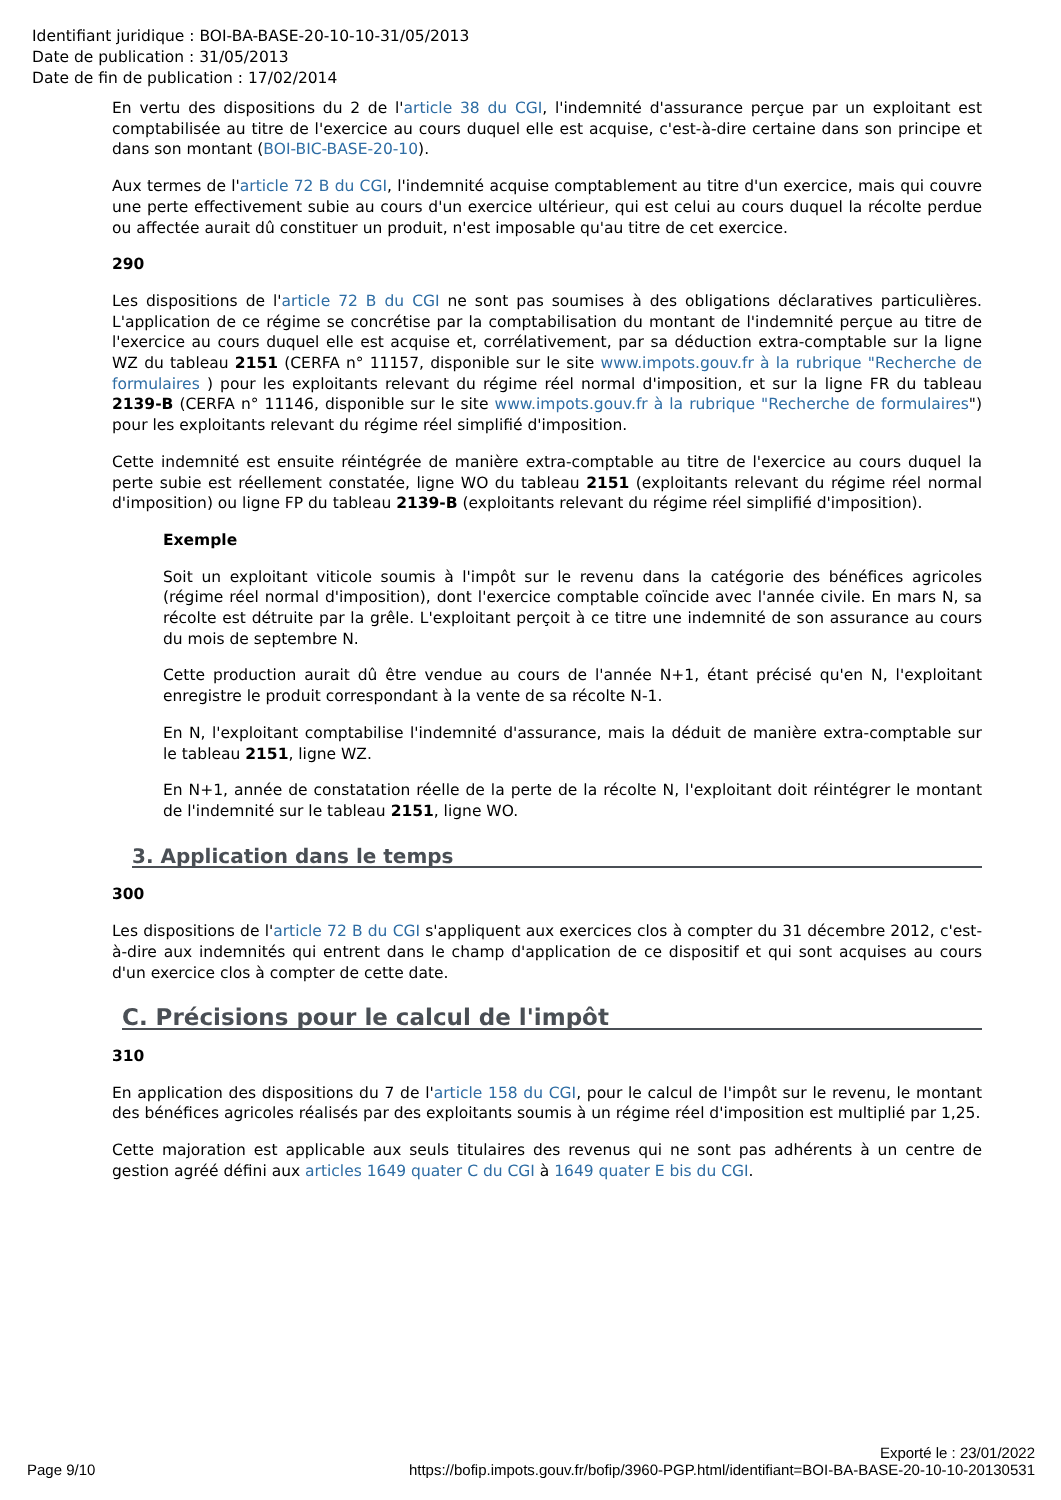Identifiant juridique : BOI-BA-BASE-20-10-10-31/05/2013
Date de publication : 31/05/2013
Date de fin de publication : 17/02/2014
En vertu des dispositions du 2 de l'article 38 du CGI, l'indemnité d'assurance perçue par un exploitant est comptabilisée au titre de l'exercice au cours duquel elle est acquise, c'est-à-dire certaine dans son principe et dans son montant (BOI-BIC-BASE-20-10).
Aux termes de l'article 72 B du CGI, l'indemnité acquise comptablement au titre d'un exercice, mais qui couvre une perte effectivement subie au cours d'un exercice ultérieur, qui est celui au cours duquel la récolte perdue ou affectée aurait dû constituer un produit, n'est imposable qu'au titre de cet exercice.
290
Les dispositions de l'article 72 B du CGI ne sont pas soumises à des obligations déclaratives particulières. L'application de ce régime se concrétise par la comptabilisation du montant de l'indemnité perçue au titre de l'exercice au cours duquel elle est acquise et, corrélativement, par sa déduction extra-comptable sur la ligne WZ du tableau 2151 (CERFA n° 11157, disponible sur le site www.impots.gouv.fr à la rubrique "Recherche de formulaires ) pour les exploitants relevant du régime réel normal d'imposition, et sur la ligne FR du tableau 2139-B (CERFA n° 11146, disponible sur le site www.impots.gouv.fr à la rubrique "Recherche de formulaires") pour les exploitants relevant du régime réel simplifié d'imposition.
Cette indemnité est ensuite réintégrée de manière extra-comptable au titre de l'exercice au cours duquel la perte subie est réellement constatée, ligne WO du tableau 2151 (exploitants relevant du régime réel normal d'imposition) ou ligne FP du tableau 2139-B (exploitants relevant du régime réel simplifié d'imposition).
Exemple
Soit un exploitant viticole soumis à l'impôt sur le revenu dans la catégorie des bénéfices agricoles (régime réel normal d'imposition), dont l'exercice comptable coïncide avec l'année civile. En mars N, sa récolte est détruite par la grêle. L'exploitant perçoit à ce titre une indemnité de son assurance au cours du mois de septembre N.
Cette production aurait dû être vendue au cours de l'année N+1, étant précisé qu'en N, l'exploitant enregistre le produit correspondant à la vente de sa récolte N-1.
En N, l'exploitant comptabilise l'indemnité d'assurance, mais la déduit de manière extra-comptable sur le tableau 2151, ligne WZ.
En N+1, année de constatation réelle de la perte de la récolte N, l'exploitant doit réintégrer le montant de l'indemnité sur le tableau 2151, ligne WO.
3. Application dans le temps
300
Les dispositions de l'article 72 B du CGI s'appliquent aux exercices clos à compter du 31 décembre 2012, c'est-à-dire aux indemnités qui entrent dans le champ d'application de ce dispositif et qui sont acquises au cours d'un exercice clos à compter de cette date.
C. Précisions pour le calcul de l'impôt
310
En application des dispositions du 7 de l'article 158 du CGI, pour le calcul de l'impôt sur le revenu, le montant des bénéfices agricoles réalisés par des exploitants soumis à un régime réel d'imposition est multiplié par 1,25.
Cette majoration est applicable aux seuls titulaires des revenus qui ne sont pas adhérents à un centre de gestion agréé défini aux articles 1649 quater C du CGI à 1649 quater E bis du CGI.
Exporté le : 23/01/2022
Page 9/10 https://bofip.impots.gouv.fr/bofip/3960-PGP.html/identifiant=BOI-BA-BASE-20-10-10-20130531